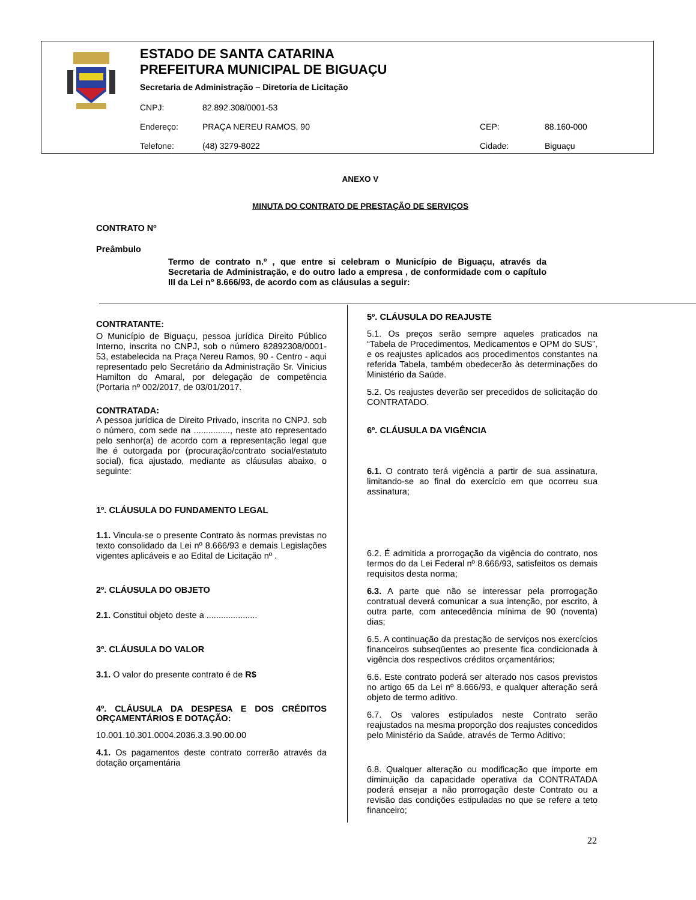ESTADO DE SANTA CATARINA
PREFEITURA MUNICIPAL DE BIGUAÇU
Secretaria de Administração – Diretoria de Licitação
| CNPJ: | 82.892.308/0001-53 | | |
| Endereço: | PRAÇA NEREU RAMOS, 90 | CEP: | 88.160-000 |
| Telefone: | (48) 3279-8022 | Cidade: | Biguaçu |
ANEXO V
MINUTA DO CONTRATO DE PRESTAÇÃO DE SERVIÇOS
CONTRATO Nº
Preâmbulo
Termo de contrato n.º , que entre si celebram o Município de Biguaçu, através da Secretaria de Administração, e do outro lado a empresa , de conformidade com o capítulo III da Lei nº 8.666/93, de acordo com as cláusulas a seguir:
CONTRATANTE:
O Município de Biguaçu, pessoa jurídica Direito Público Interno, inscrita no CNPJ, sob o número 82892308/0001-53, estabelecida na Praça Nereu Ramos, 90 - Centro - aqui representado pelo Secretário da Administração Sr. Vinicius Hamilton do Amaral, por delegação de competência (Portaria nº 002/2017, de 03/01/2017.
CONTRATADA:
A pessoa jurídica de Direito Privado, inscrita no CNPJ. sob o número, com sede na ..............., neste ato representado pelo senhor(a) de acordo com a representação legal que lhe é outorgada por (procuração/contrato social/estatuto social), fica ajustado, mediante as cláusulas abaixo, o seguinte:
1º. CLÁUSULA DO FUNDAMENTO LEGAL
1.1. Vincula-se o presente Contrato às normas previstas no texto consolidado da Lei nº 8.666/93 e demais Legislações vigentes aplicáveis e ao Edital de Licitação nº .
2º. CLÁUSULA DO OBJETO
2.1. Constitui objeto deste a .....................
3º. CLÁUSULA DO VALOR
3.1. O valor do presente contrato é de R$
4º. CLÁUSULA DA DESPESA E DOS CRÉDITOS ORÇAMENTÁRIOS E DOTAÇÃO:
10.001.10.301.0004.2036.3.3.90.00.00
4.1. Os pagamentos deste contrato correrão através da dotação orçamentária
5º. CLÁUSULA DO REAJUSTE
5.1. Os preços serão sempre aqueles praticados na “Tabela de Procedimentos, Medicamentos e OPM do SUS”, e os reajustes aplicados aos procedimentos constantes na referida Tabela, também obedecerão às determinações do Ministério da Saúde.
5.2. Os reajustes deverão ser precedidos de solicitação do CONTRATADO.
6º. CLÁUSULA DA VIGÊNCIA
6.1. O contrato terá vigência a partir de sua assinatura, limitando-se ao final do exercício em que ocorreu sua assinatura;
6.2. É admitida a prorrogação da vigência do contrato, nos termos do da Lei Federal nº 8.666/93, satisfeitos os demais requisitos desta norma;
6.3. A parte que não se interessar pela prorrogação contratual deverá comunicar a sua intenção, por escrito, à outra parte, com antecedência mínima de 90 (noventa) dias;
6.5. A continuação da prestação de serviços nos exercícios financeiros subseqüentes ao presente fica condicionada à vigência dos respectivos créditos orçamentários;
6.6. Este contrato poderá ser alterado nos casos previstos no artigo 65 da Lei nº 8.666/93, e qualquer alteração será objeto de termo aditivo.
6.7. Os valores estipulados neste Contrato serão reajustados na mesma proporção dos reajustes concedidos pelo Ministério da Saúde, através de Termo Aditivo;
6.8. Qualquer alteração ou modificação que importe em diminuição da capacidade operativa da CONTRATADA poderá ensejar a não prorrogação deste Contrato ou a revisão das condições estipuladas no que se refere a teto financeiro;
22